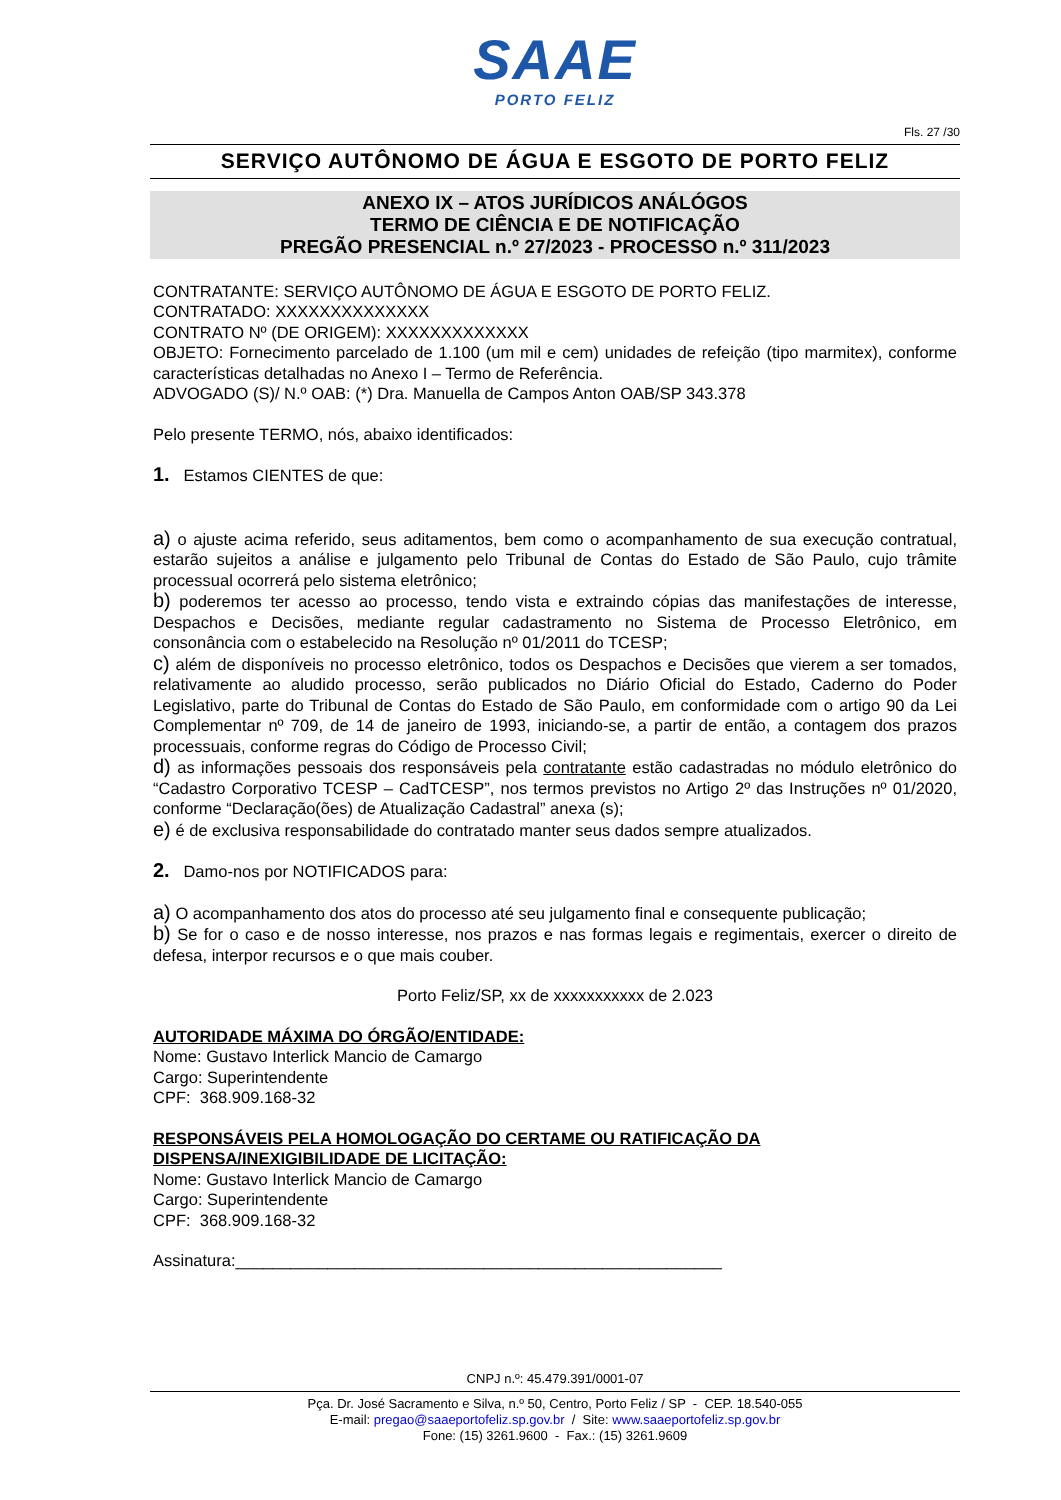SAAE
PORTO FELIZ
Fls. 27 /30
SERVIÇO AUTÔNOMO DE ÁGUA E ESGOTO DE PORTO FELIZ
ANEXO IX – ATOS JURÍDICOS ANÁLÓGOS
TERMO DE CIÊNCIA E DE NOTIFICAÇÃO
PREGÃO PRESENCIAL n.º 27/2023 - PROCESSO n.º 311/2023
CONTRATANTE: SERVIÇO AUTÔNOMO DE ÁGUA E ESGOTO DE PORTO FELIZ.
CONTRATADO: XXXXXXXXXXXXXX
CONTRATO Nº (DE ORIGEM): XXXXXXXXXXXXX
OBJETO: Fornecimento parcelado de 1.100 (um mil e cem) unidades de refeição (tipo marmitex), conforme características detalhadas no Anexo I – Termo de Referência.
ADVOGADO (S)/ N.º OAB: (*) Dra. Manuella de Campos Anton OAB/SP 343.378
Pelo presente TERMO, nós, abaixo identificados:
1. Estamos CIENTES de que:
a) o ajuste acima referido, seus aditamentos, bem como o acompanhamento de sua execução contratual, estarão sujeitos a análise e julgamento pelo Tribunal de Contas do Estado de São Paulo, cujo trâmite processual ocorrerá pelo sistema eletrônico;
b) poderemos ter acesso ao processo, tendo vista e extraindo cópias das manifestações de interesse, Despachos e Decisões, mediante regular cadastramento no Sistema de Processo Eletrônico, em consonância com o estabelecido na Resolução nº 01/2011 do TCESP;
c) além de disponíveis no processo eletrônico, todos os Despachos e Decisões que vierem a ser tomados, relativamente ao aludido processo, serão publicados no Diário Oficial do Estado, Caderno do Poder Legislativo, parte do Tribunal de Contas do Estado de São Paulo, em conformidade com o artigo 90 da Lei Complementar nº 709, de 14 de janeiro de 1993, iniciando-se, a partir de então, a contagem dos prazos processuais, conforme regras do Código de Processo Civil;
d) as informações pessoais dos responsáveis pela contratante estão cadastradas no módulo eletrônico do “Cadastro Corporativo TCESP – CadTCESP”, nos termos previstos no Artigo 2º das Instruções nº 01/2020, conforme “Declaração(ões) de Atualização Cadastral” anexa (s);
e) é de exclusiva responsabilidade do contratado manter seus dados sempre atualizados.
2. Damo-nos por NOTIFICADOS para:
a) O acompanhamento dos atos do processo até seu julgamento final e consequente publicação;
b) Se for o caso e de nosso interesse, nos prazos e nas formas legais e regimentais, exercer o direito de defesa, interpor recursos e o que mais couber.
Porto Feliz/SP, xx de xxxxxxxxxxx de 2.023
AUTORIDADE MÁXIMA DO ÓRGÃO/ENTIDADE:
Nome: Gustavo Interlick Mancio de Camargo
Cargo: Superintendente
CPF: 368.909.168-32
RESPONSÁVEIS PELA HOMOLOGAÇÃO DO CERTAME OU RATIFICAÇÃO DA DISPENSA/INEXIGIBILIDADE DE LICITAÇÃO:
Nome: Gustavo Interlick Mancio de Camargo
Cargo: Superintendente
CPF: 368.909.168-32
Assinatura:_____________________________________________________
CNPJ n.º: 45.479.391/0001-07
Pça. Dr. José Sacramento e Silva, n.º 50, Centro, Porto Feliz / SP - CEP. 18.540-055
E-mail: pregao@saaeportofeliz.sp.gov.br / Site: www.saaeportofeliz.sp.gov.br
Fone: (15) 3261.9600 - Fax.: (15) 3261.9609